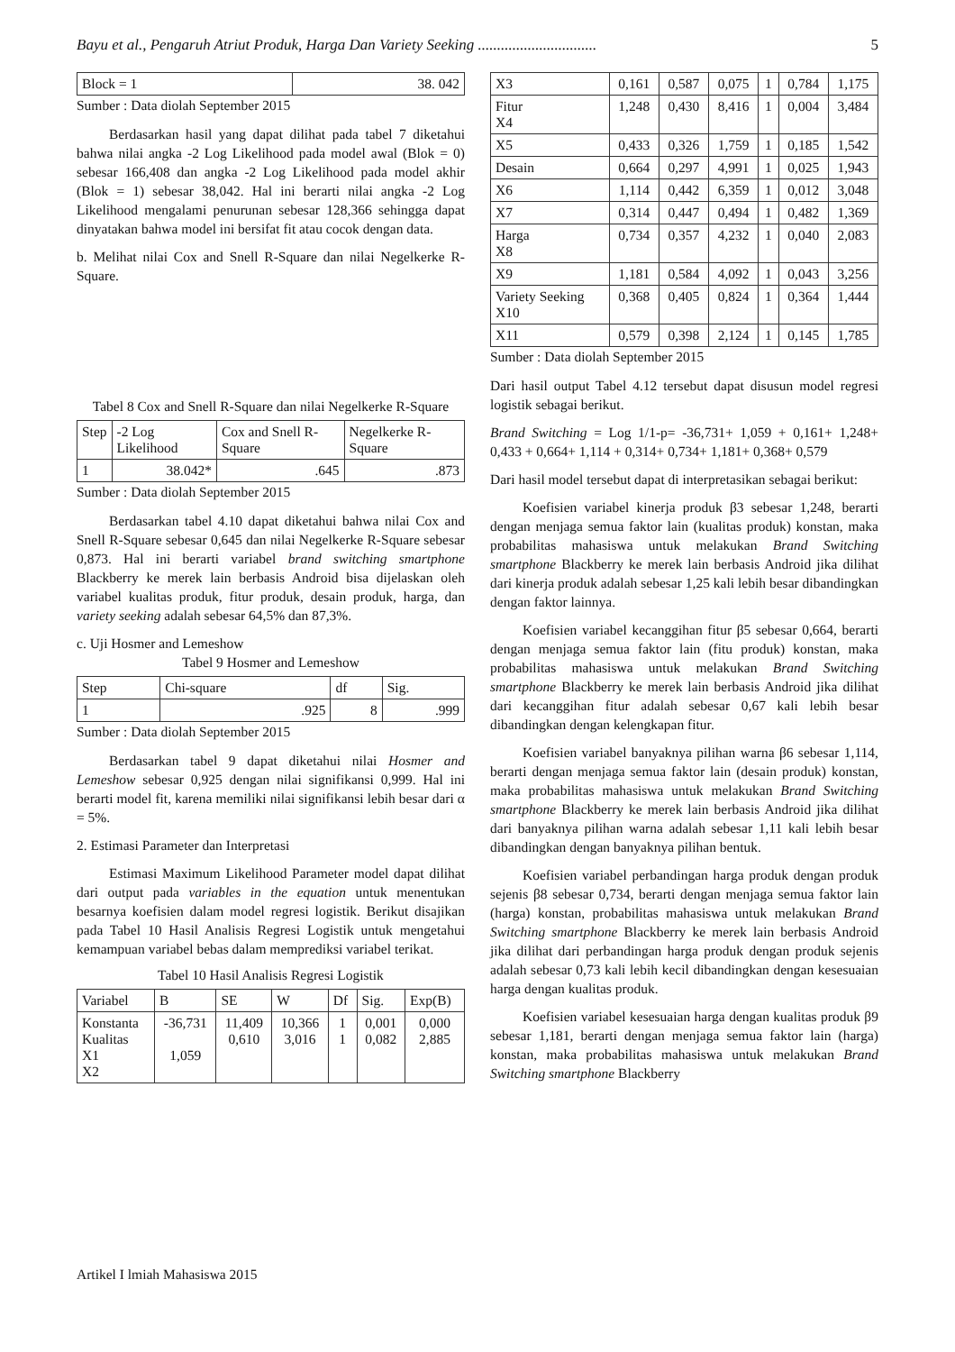Bayu et al., Pengaruh Atriut Produk, Harga Dan Variety Seeking ............................... 5
| Block = 1 | 38. 042 |
Sumber : Data diolah September 2015
Berdasarkan hasil yang dapat dilihat pada tabel 7 diketahui bahwa nilai angka -2 Log Likelihood pada model awal (Blok = 0) sebesar 166,408 dan angka -2 Log Likelihood pada model akhir (Blok = 1) sebesar 38,042. Hal ini berarti nilai angka -2 Log Likelihood mengalami penurunan sebesar 128,366 sehingga dapat dinyatakan bahwa model ini bersifat fit atau cocok dengan data.
b. Melihat nilai Cox and Snell R-Square dan nilai Negelkerke R-Square.
Tabel 8 Cox and Snell R-Square dan nilai Negelkerke R-Square
| Step | -2 Log Likelihood | Cox and Snell R-Square | Negelkerke R-Square |
| --- | --- | --- | --- |
| 1 | 38.042* | .645 | .873 |
Sumber : Data diolah September 2015
Berdasarkan tabel 4.10 dapat diketahui bahwa nilai Cox and Snell R-Square sebesar 0,645 dan nilai Negelkerke R-Square sebesar 0,873. Hal ini berarti variabel brand switching smartphone Blackberry ke merek lain berbasis Android bisa dijelaskan oleh variabel kualitas produk, fitur produk, desain produk, harga, dan variety seeking adalah sebesar 64,5% dan 87,3%.
c. Uji Hosmer and Lemeshow
Tabel 9 Hosmer and Lemeshow
| Step | Chi-square | df | Sig. |
| --- | --- | --- | --- |
| 1 | .925 | 8 | .999 |
Sumber : Data diolah September 2015
Berdasarkan tabel 9 dapat diketahui nilai Hosmer and Lemeshow sebesar 0,925 dengan nilai signifikansi 0,999. Hal ini berarti model fit, karena memiliki nilai signifikansi lebih besar dari α = 5%.
2. Estimasi Parameter dan Interpretasi
Estimasi Maximum Likelihood Parameter model dapat dilihat dari output pada variables in the equation untuk menentukan besarnya koefisien dalam model regresi logistik. Berikut disajikan pada Tabel 10 Hasil Analisis Regresi Logistik untuk mengetahui kemampuan variabel bebas dalam memprediksi variabel terikat.
Tabel 10 Hasil Analisis Regresi Logistik
| Variabel | B | SE | W | Df | Sig. | Exp(B) |
| --- | --- | --- | --- | --- | --- | --- |
| Konstanta Kualitas X1 X2 | -36,731 1,059 | 11,409 0,610 | 10,366 3,016 | 1 1 | 0,001 0,082 | 0,000 2,885 |
| X3 | 0,161 | 0,587 | 0,075 | 1 | 0,784 | 1,175 |
| Fitur X4 | 1,248 | 0,430 | 8,416 | 1 | 0,004 | 3,484 |
| X5 | 0,433 | 0,326 | 1,759 | 1 | 0,185 | 1,542 |
| Desain | 0,664 | 0,297 | 4,991 | 1 | 0,025 | 1,943 |
| X6 | 1,114 | 0,442 | 6,359 | 1 | 0,012 | 3,048 |
| X7 | 0,314 | 0,447 | 0,494 | 1 | 0,482 | 1,369 |
| Harga X8 | 0,734 | 0,357 | 4,232 | 1 | 0,040 | 2,083 |
| X9 | 1,181 | 0,584 | 4,092 | 1 | 0,043 | 3,256 |
| Variety Seeking X10 | 0,368 | 0,405 | 0,824 | 1 | 0,364 | 1,444 |
| X11 | 0,579 | 0,398 | 2,124 | 1 | 0,145 | 1,785 |
Sumber : Data diolah September 2015
Dari hasil output Tabel 4.12 tersebut dapat disusun model regresi logistik sebagai berikut.
Brand Switching = Log 1/1-p= -36,731+ 1,059 + 0,161+ 1,248+ 0,433 + 0,664+ 1,114 + 0,314+ 0,734+ 1,181+ 0,368+ 0,579
Dari hasil model tersebut dapat di interpretasikan sebagai berikut:
Koefisien variabel kinerja produk β3 sebesar 1,248, berarti dengan menjaga semua faktor lain (kualitas produk) konstan, maka probabilitas mahasiswa untuk melakukan Brand Switching smartphone Blackberry ke merek lain berbasis Android jika dilihat dari kinerja produk adalah sebesar 1,25 kali lebih besar dibandingkan dengan faktor lainnya.
Koefisien variabel kecanggihan fitur β5 sebesar 0,664, berarti dengan menjaga semua faktor lain (fitu produk) konstan, maka probabilitas mahasiswa untuk melakukan Brand Switching smartphone Blackberry ke merek lain berbasis Android jika dilihat dari kecanggihan fitur adalah sebesar 0,67 kali lebih besar dibandingkan dengan kelengkapan fitur.
Koefisien variabel banyaknya pilihan warna β6 sebesar 1,114, berarti dengan menjaga semua faktor lain (desain produk) konstan, maka probabilitas mahasiswa untuk melakukan Brand Switching smartphone Blackberry ke merek lain berbasis Android jika dilihat dari banyaknya pilihan warna adalah sebesar 1,11 kali lebih besar dibandingkan dengan banyaknya pilihan bentuk.
Koefisien variabel perbandingan harga produk dengan produk sejenis β8 sebesar 0,734, berarti dengan menjaga semua faktor lain (harga) konstan, probabilitas mahasiswa untuk melakukan Brand Switching smartphone Blackberry ke merek lain berbasis Android jika dilihat dari perbandingan harga produk dengan produk sejenis adalah sebesar 0,73 kali lebih kecil dibandingkan dengan kesesuaian harga dengan kualitas produk.
Koefisien variabel kesesuaian harga dengan kualitas produk β9 sebesar 1,181, berarti dengan menjaga semua faktor lain (harga) konstan, maka probabilitas mahasiswa untuk melakukan Brand Switching smartphone Blackberry
Artikel I lmiah Mahasiswa 2015